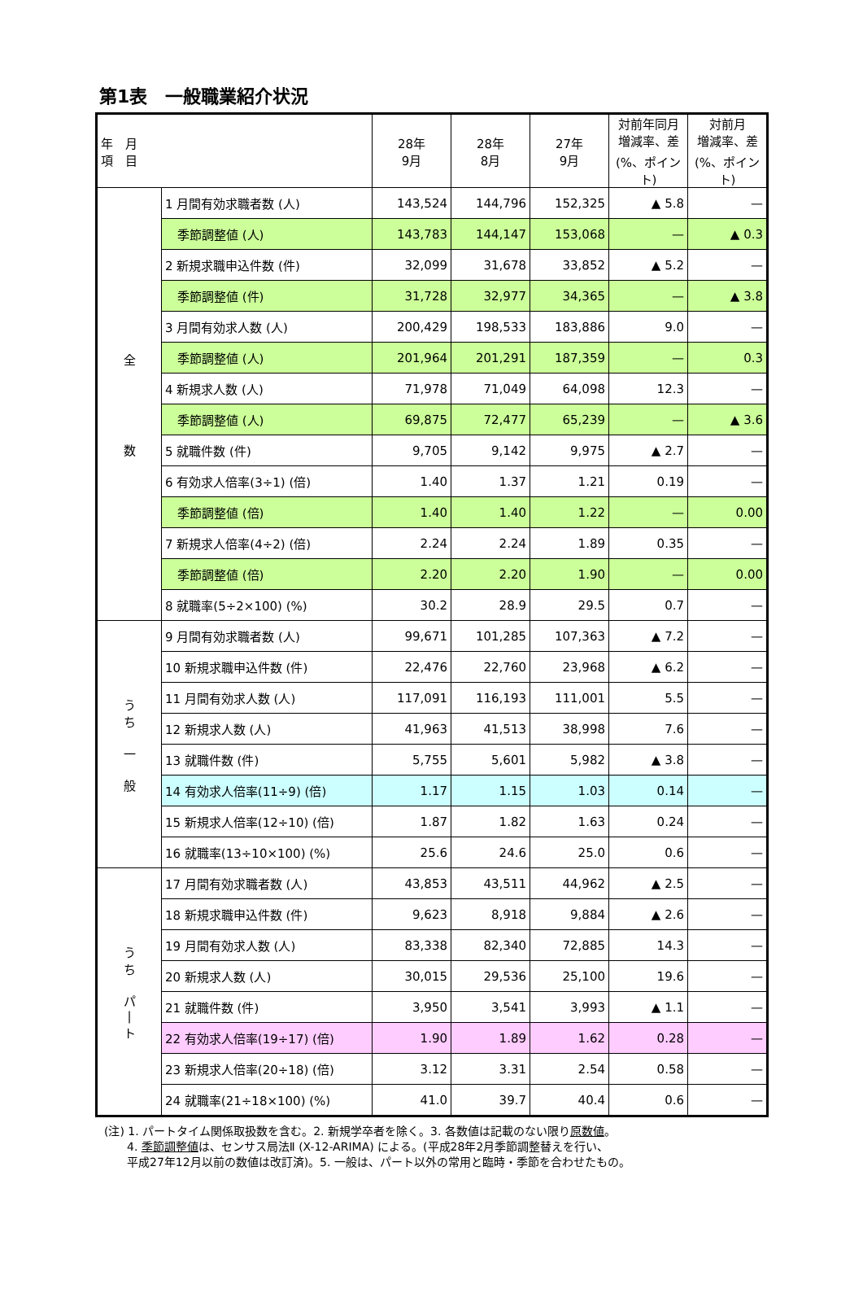第1表　一般職業紹介状況
| 年 月 項 目 | | 28年 9月 | 28年 8月 | 27年 9月 | 対前年同月 増減率、差 (%、ポイント) | 対前月 増減率、差 (%、ポイント) |
| --- | --- | --- | --- | --- | --- | --- |
| 全 数 | 1 月間有効求職者数 (人) | 143,524 | 144,796 | 152,325 | ▲ 5.8 | — |
| | 季節調整値 (人) | 143,783 | 144,147 | 153,068 | — | ▲ 0.3 |
| | 2 新規求職申込件数 (件) | 32,099 | 31,678 | 33,852 | ▲ 5.2 | — |
| | 季節調整値 (件) | 31,728 | 32,977 | 34,365 | — | ▲ 3.8 |
| | 3 月間有効求人数 (人) | 200,429 | 198,533 | 183,886 | 9.0 | — |
| | 季節調整値 (人) | 201,964 | 201,291 | 187,359 | — | 0.3 |
| | 4 新規求人数 (人) | 71,978 | 71,049 | 64,098 | 12.3 | — |
| | 季節調整値 (人) | 69,875 | 72,477 | 65,239 | — | ▲ 3.6 |
| | 5 就職件数 (件) | 9,705 | 9,142 | 9,975 | ▲ 2.7 | — |
| | 6 有効求人倍率(3÷1) (倍) | 1.40 | 1.37 | 1.21 | 0.19 | — |
| | 季節調整値 (倍) | 1.40 | 1.40 | 1.22 | — | 0.00 |
| | 7 新規求人倍率(4÷2) (倍) | 2.24 | 2.24 | 1.89 | 0.35 | — |
| | 季節調整値 (倍) | 2.20 | 2.20 | 1.90 | — | 0.00 |
| | 8 就職率(5÷2×100) (%) | 30.2 | 28.9 | 29.5 | 0.7 | — |
| う ち 一 般 | 9 月間有効求職者数 (人) | 99,671 | 101,285 | 107,363 | ▲ 7.2 | — |
| | 10 新規求職申込件数 (件) | 22,476 | 22,760 | 23,968 | ▲ 6.2 | — |
| | 11 月間有効求人数 (人) | 117,091 | 116,193 | 111,001 | 5.5 | — |
| | 12 新規求人数 (人) | 41,963 | 41,513 | 38,998 | 7.6 | — |
| | 13 就職件数 (件) | 5,755 | 5,601 | 5,982 | ▲ 3.8 | — |
| | 14 有効求人倍率(11÷9) (倍) | 1.17 | 1.15 | 1.03 | 0.14 | — |
| | 15 新規求人倍率(12÷10) (倍) | 1.87 | 1.82 | 1.63 | 0.24 | — |
| | 16 就職率(13÷10×100) (%) | 25.6 | 24.6 | 25.0 | 0.6 | — |
| う ち パ / ト | 17 月間有効求職者数 (人) | 43,853 | 43,511 | 44,962 | ▲ 2.5 | — |
| | 18 新規求職申込件数 (件) | 9,623 | 8,918 | 9,884 | ▲ 2.6 | — |
| | 19 月間有効求人数 (人) | 83,338 | 82,340 | 72,885 | 14.3 | — |
| | 20 新規求人数 (人) | 30,015 | 29,536 | 25,100 | 19.6 | — |
| | 21 就職件数 (件) | 3,950 | 3,541 | 3,993 | ▲ 1.1 | — |
| | 22 有効求人倍率(19÷17) (倍) | 1.90 | 1.89 | 1.62 | 0.28 | — |
| | 23 新規求人倍率(20÷18) (倍) | 3.12 | 3.31 | 2.54 | 0.58 | — |
| | 24 就職率(21÷18×100) (%) | 41.0 | 39.7 | 40.4 | 0.6 | — |
(注) 1. パートタイム関係取扱数を含む。2. 新規学卒者を除く。3. 各数値は記載のない限り原数値。
　　4. 季節調整値は、センサス局法Ⅱ (X-12-ARIMA) による。(平成28年2月季節調整替えを行い、
　　平成27年12月以前の数値は改訂済)。5. 一般は、パート以外の常用と臨時・季節を合わせたもの。